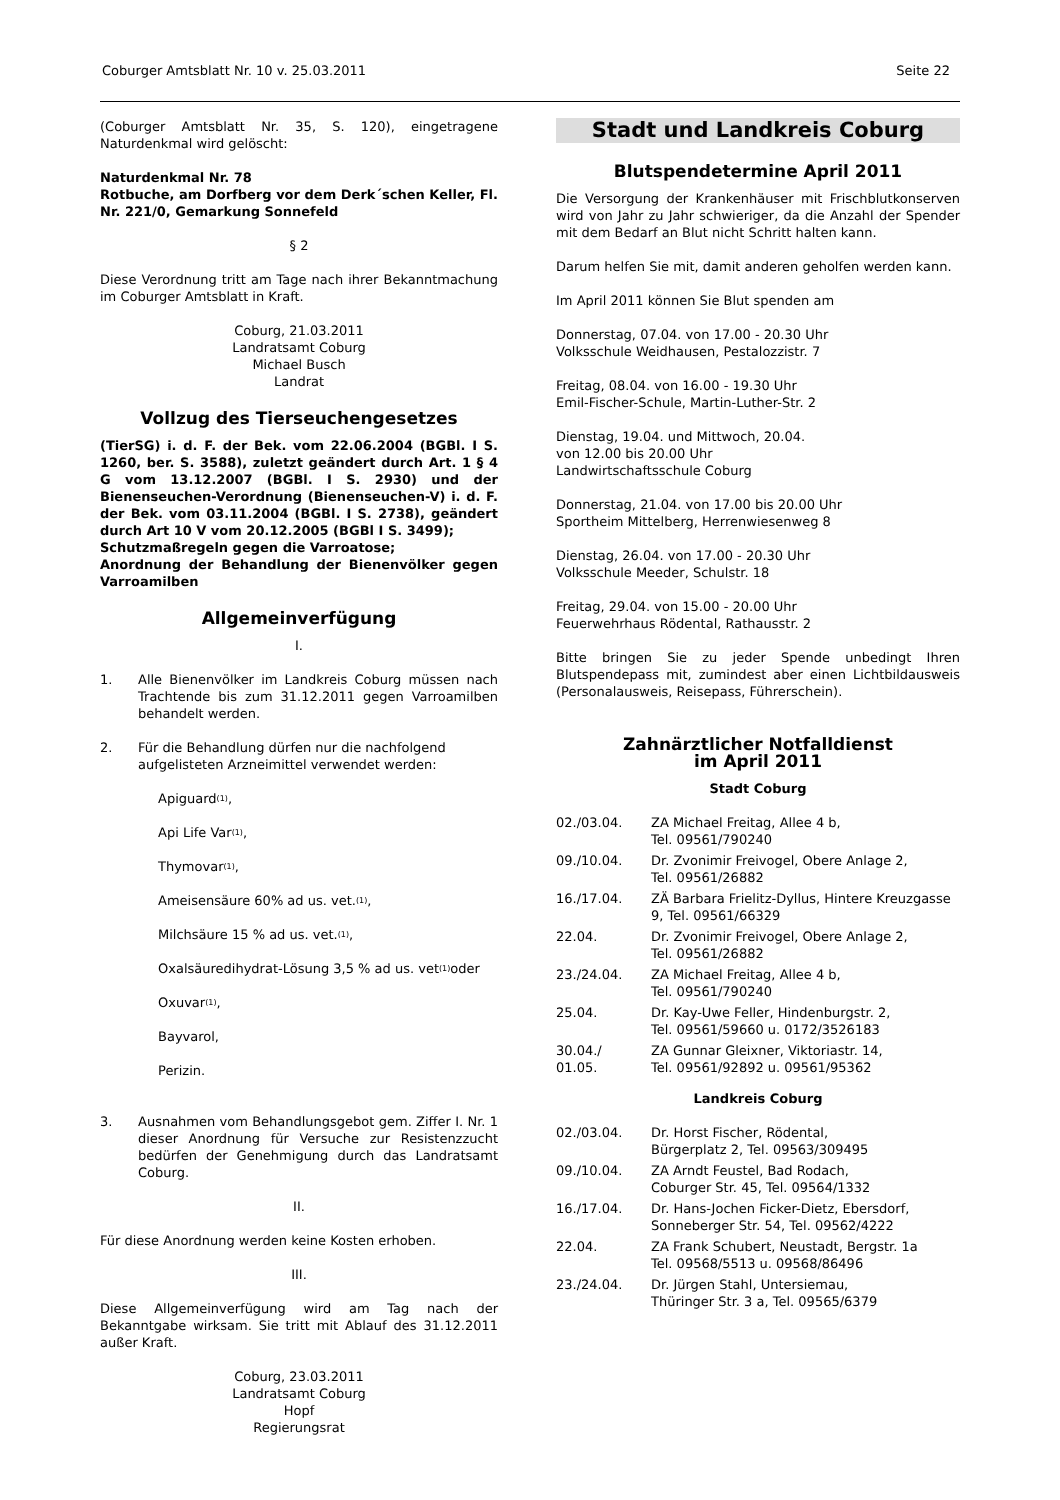Coburger Amtsblatt Nr. 10 v. 25.03.2011 Seite 22
(Coburger Amtsblatt Nr. 35, S. 120), eingetragene Naturdenkmal wird gelöscht:
Naturdenkmal Nr. 78
Rotbuche, am Dorfberg vor dem Derk´schen Keller, Fl. Nr. 221/0, Gemarkung Sonnefeld
§ 2
Diese Verordnung tritt am Tage nach ihrer Bekanntmachung im Coburger Amtsblatt in Kraft.
Coburg, 21.03.2011
Landratsamt Coburg
Michael Busch
Landrat
Vollzug des Tierseuchengesetzes
(TierSG) i. d. F. der Bek. vom 22.06.2004 (BGBl. I S. 1260, ber. S. 3588), zuletzt geändert durch Art. 1 § 4 G vom 13.12.2007 (BGBl. I S. 2930) und der Bienenseuchen-Verordnung (Bienenseuchen-V) i. d. F. der Bek. vom 03.11.2004 (BGBl. I S. 2738), geändert durch Art 10 V vom 20.12.2005 (BGBl I S. 3499);
Schutzmaßregeln gegen die Varroatose;
Anordnung der Behandlung der Bienenvölker gegen Varroamilben
Allgemeinverfügung
I.
1. Alle Bienenvölker im Landkreis Coburg müssen nach Trachtende bis zum 31.12.2011 gegen Varroamilben behandelt werden.
2. Für die Behandlung dürfen nur die nachfolgend aufgelisteten Arzneimittel verwendet werden:
Apiguard<sup>(1)</sup>,
Api Life Var<sup>(1)</sup>,
Thymovar<sup>(1)</sup>,
Ameisensäure 60% ad us. vet.<sup>(1)</sup>,
Milchsäure 15 % ad us. vet.<sup>(1)</sup>,
Oxalsäuredihydrat-Lösung 3,5 % ad us. vet<sup>(1)</sup> oder
Oxuvar<sup>(1)</sup>,
Bayvarol,
Perizin.
3. Ausnahmen vom Behandlungsgebot gem. Ziffer I. Nr. 1 dieser Anordnung für Versuche zur Resistenzzucht bedürfen der Genehmigung durch das Landratsamt Coburg.
II.
Für diese Anordnung werden keine Kosten erhoben.
III.
Diese Allgemeinverfügung wird am Tag nach der Bekanntgabe wirksam. Sie tritt mit Ablauf des 31.12.2011 außer Kraft.
Coburg, 23.03.2011
Landratsamt Coburg
Hopf
Regierungsrat
Stadt und Landkreis Coburg
Blutspendetermine April 2011
Die Versorgung der Krankenhäuser mit Frischblutkonserven wird von Jahr zu Jahr schwieriger, da die Anzahl der Spender mit dem Bedarf an Blut nicht Schritt halten kann.
Darum helfen Sie mit, damit anderen geholfen werden kann.
Im April 2011 können Sie Blut spenden am
Donnerstag, 07.04. von 17.00 - 20.30 Uhr
Volksschule Weidhausen, Pestalozzistr. 7
Freitag, 08.04. von 16.00 - 19.30 Uhr
Emil-Fischer-Schule, Martin-Luther-Str. 2
Dienstag, 19.04. und Mittwoch, 20.04.
von 12.00 bis 20.00 Uhr
Landwirtschaftsschule Coburg
Donnerstag, 21.04. von 17.00 bis 20.00 Uhr
Sportheim Mittelberg, Herrenwiesenweg 8
Dienstag, 26.04. von 17.00 - 20.30 Uhr
Volksschule Meeder, Schulstr. 18
Freitag, 29.04. von 15.00 - 20.00 Uhr
Feuerwehrhaus Rödental, Rathausstr. 2
Bitte bringen Sie zu jeder Spende unbedingt Ihren Blutspendepass mit, zumindest aber einen Lichtbildausweis (Personalausweis, Reisepass, Führerschein).
Zahnärztlicher Notfalldienst
im April 2011
Stadt Coburg
| 02./03.04. | ZA Michael Freitag, Allee 4 b, Tel. 09561/790240 |
| 09./10.04. | Dr. Zvonimir Freivogel, Obere Anlage 2, Tel. 09561/26882 |
| 16./17.04. | ZÄ Barbara Frielitz-Dyllus, Hintere Kreuzgasse 9, Tel. 09561/66329 |
| 22.04. | Dr. Zvonimir Freivogel, Obere Anlage 2, Tel. 09561/26882 |
| 23./24.04. | ZA Michael Freitag, Allee 4 b, Tel. 09561/790240 |
| 25.04. | Dr. Kay-Uwe Feller, Hindenburgstr. 2, Tel. 09561/59660 u. 0172/3526183 |
| 30.04./ 01.05. | ZA Gunnar Gleixner, Viktoriastr. 14, Tel. 09561/92892 u. 09561/95362 |
Landkreis Coburg
| 02./03.04. | Dr. Horst Fischer, Rödental, Bürgerplatz 2, Tel. 09563/309495 |
| 09./10.04. | ZA Arndt Feustel, Bad Rodach, Coburger Str. 45, Tel. 09564/1332 |
| 16./17.04. | Dr. Hans-Jochen Ficker-Dietz, Ebersdorf, Sonneberger Str. 54, Tel. 09562/4222 |
| 22.04. | ZA Frank Schubert, Neustadt, Bergstr. 1a Tel. 09568/5513 u. 09568/86496 |
| 23./24.04. | Dr. Jürgen Stahl, Untersiemau, Thüringer Str. 3 a, Tel. 09565/6379 |